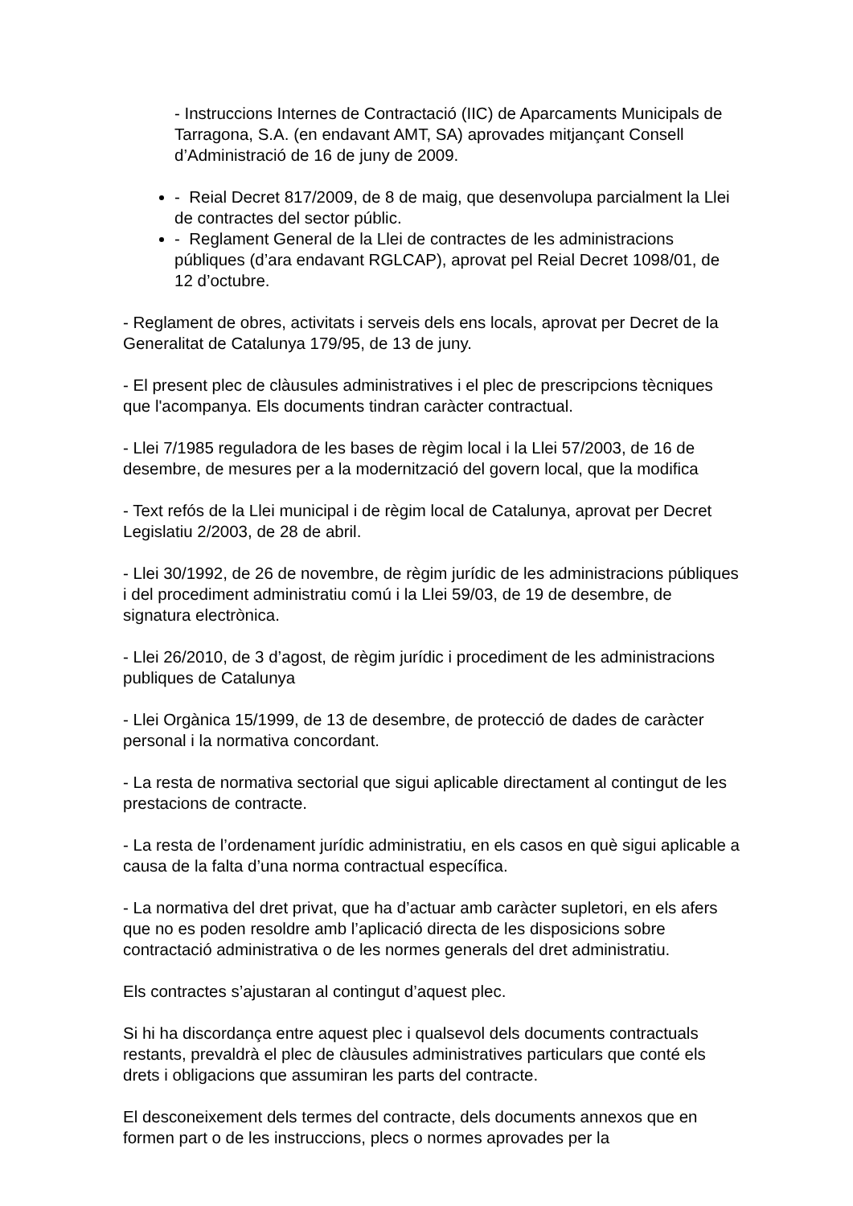- Instruccions Internes de Contractació (IIC) de Aparcaments Municipals de Tarragona, S.A. (en endavant AMT, SA) aprovades mitjançant Consell d’Administració de 16 de juny de 2009.
- Reial Decret 817/2009, de 8 de maig, que desenvolupa parcialment la Llei de contractes del sector públic.
- Reglament General de la Llei de contractes de les administracions públiques (d’ara endavant RGLCAP), aprovat pel Reial Decret 1098/01, de 12 d’octubre.
- Reglament de obres, activitats i serveis dels ens locals, aprovat per Decret de la Generalitat de Catalunya 179/95, de 13 de juny.
- El present plec de clàusules administratives i el plec de prescripcions tècniques que l'acompanya. Els documents tindran caràcter contractual.
- Llei 7/1985 reguladora de les bases de règim local i la Llei 57/2003, de 16 de desembre, de mesures per a la modernització del govern local, que la modifica
- Text refós de la Llei municipal i de règim local de Catalunya, aprovat per Decret Legislatiu 2/2003, de 28 de abril.
- Llei 30/1992, de 26 de novembre, de règim jurídic de les administracions públiques i del procediment administratiu comú i la Llei 59/03, de 19 de desembre, de signatura electrònica.
- Llei 26/2010, de 3 d’agost, de règim jurídic i procediment de les administracions publiques de Catalunya
- Llei Orgànica 15/1999, de 13 de desembre, de protecció de dades de caràcter personal i la normativa concordant.
- La resta de normativa sectorial que sigui aplicable directament al contingut de les prestacions de contracte.
- La resta de l’ordenament jurídic administratiu, en els casos en què sigui aplicable a causa de la falta d’una norma contractual específica.
- La normativa del dret privat, que ha d’actuar amb caràcter supletori, en els afers que no es poden resoldre amb l’aplicació directa de les disposicions sobre contractació administrativa o de les normes generals del dret administratiu.
Els contractes s’ajustaran al contingut d’aquest plec.
Si hi ha discordança entre aquest plec i qualsevol dels documents contractuals restants, prevaldrà el plec de clàusules administratives particulars que conté els drets i obligacions que assumiran les parts del contracte.
El desconeixement dels termes del contracte, dels documents annexos que en formen part o de les instruccions, plecs o normes aprovades per la